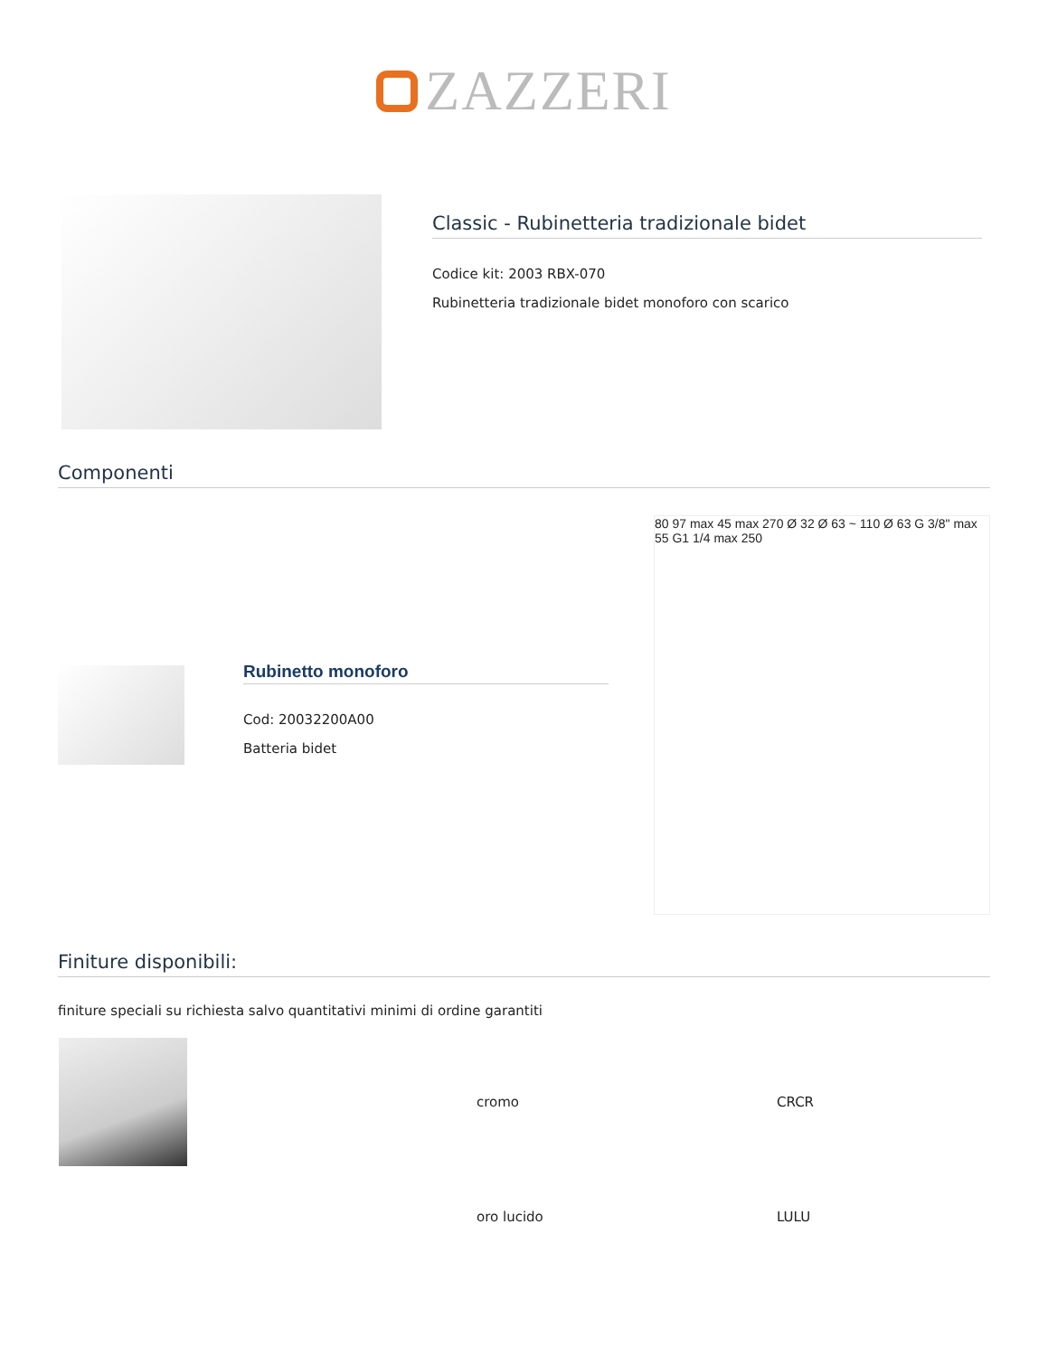ZAZZERI
Classic - Rubinetteria tradizionale bidet
Codice kit: 2003 RBX-070
Rubinetteria tradizionale bidet monoforo con scarico
Componenti
Rubinetto monoforo
Cod: 20032200A00
Batteria bidet
80 97 max 45 max 270 Ø 32 Ø 63 ~ 110 Ø 63 G 3/8" max 55 G1 1/4 max 250
Finiture disponibili:
finiture speciali su richiesta salvo quantitativi minimi di ordine garantiti
| | cromo | CRCR |
| | oro lucido | LULU |